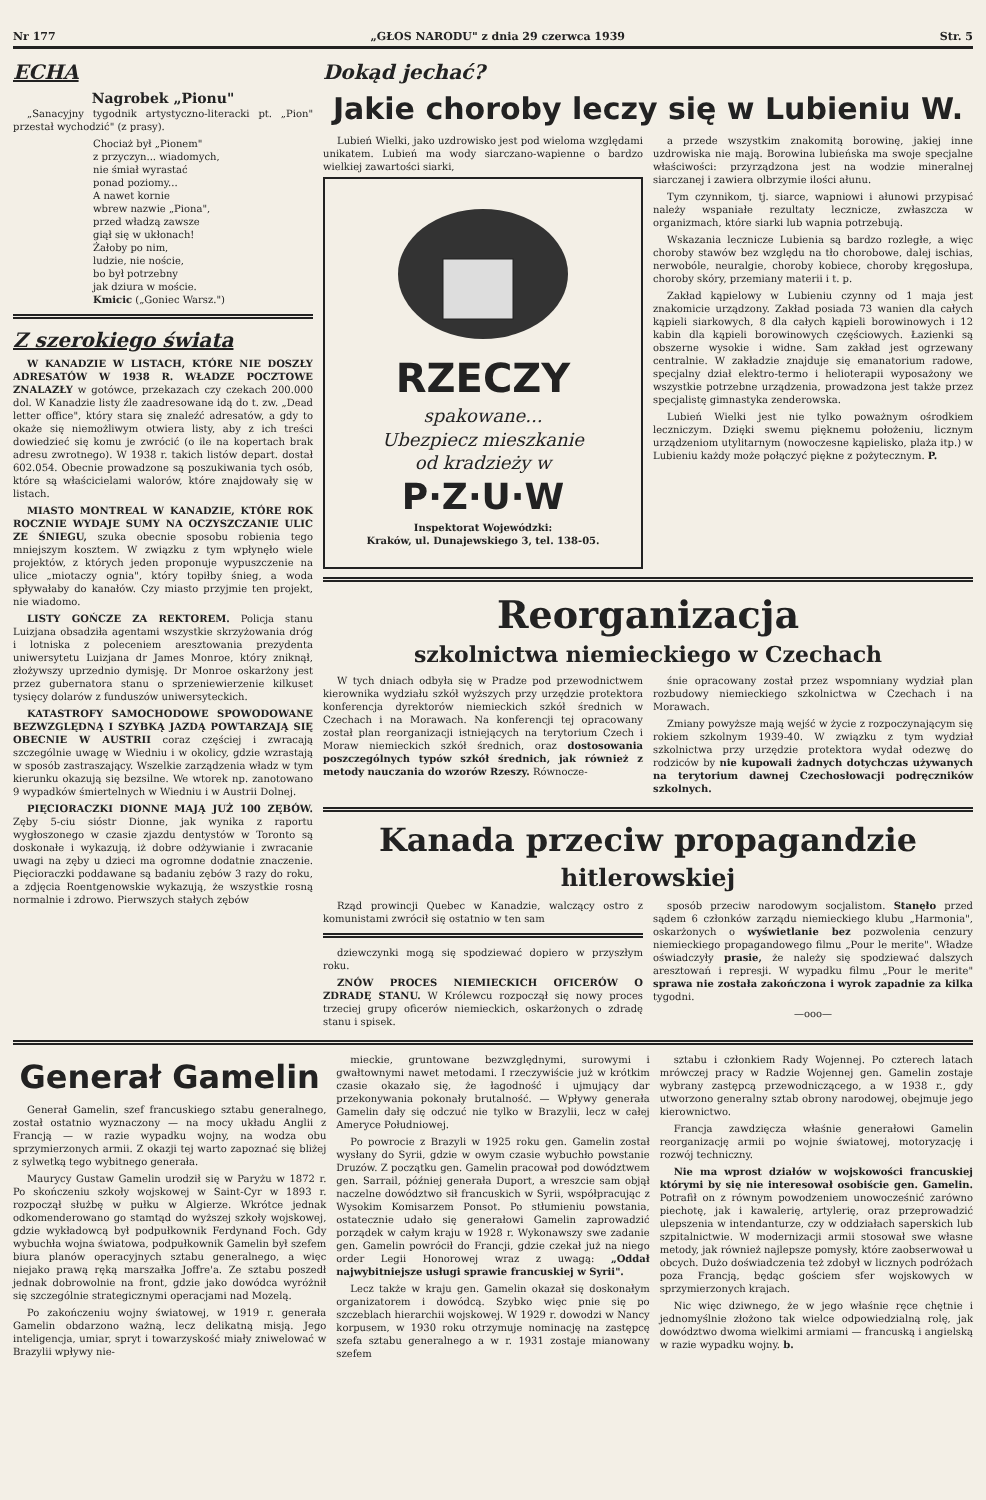Nr 177 „GŁOS NARODU" z dnia 29 czerwca 1939 Str. 5
ECHA
Nagrobek „Pionu"
„Sanacyjny tygodnik artystyczno-literacki pt. „Pion" przestał wychodzić" (z prasy).
Chociaż był „Pionem"
z przyczyn... wiadomych,
nie śmiał wyrastać
ponad poziomy...
A nawet kornie
wbrew nazwie „Piona",
przed władzą zawsze
giął się w ukłonach!
Żałoby po nim,
ludzie, nie noście,
bo był potrzebny
jak dziura w moście.
Kmicic („Goniec Warsz.")
Z szerokiego świata
W KANADZIE W LISTACH, KTÓRE NIE DOSZŁY ADRESATÓW W 1938 R. WŁADZE POCZTOWE ZNALAZŁY w gotówce, przekazach czy czekach 200.000 dol. W Kanadzie listy źle zaadresowane idą do t. zw. „Dead letter office", który stara się znaleźć adresatów, a gdy to okaże się niemożliwym otwiera listy, aby z ich treści dowiedzieć się komu je zwrócić (o ile na kopertach brak adresu zwrotnego). W 1938 r. takich listów depart. dostał 602.054. Obecnie prowadzone są poszukiwania tych osób, które są właścicielami walorów, które znajdowały się w listach.
MIASTO MONTREAL W KANADZIE, KTÓRE ROK ROCZNIE WYDAJE SUMY NA OCZYSZCZANIE ULIC ZE ŚNIEGU, szuka obecnie sposobu robienia tego mniejszym kosztem. W związku z tym wpłynęło wiele projektów, z których jeden proponuje wypuszczenie na ulice „miotaczy ognia", który topiłby śnieg, a woda spływałaby do kanałów. Czy miasto przyjmie ten projekt, nie wiadomo.
LISTY GOŃCZE ZA REKTOREM. Policja stanu Luizjana obsadziła agentami wszystkie skrzyżowania dróg i lotniska z poleceniem aresztowania prezydenta uniwersytetu Luizjana dr James Monroe, który zniknął, złożywszy uprzednio dymisję. Dr Monroe oskarżony jest przez gubernatora stanu o sprzeniewierzenie kilkuset tysięcy dolarów z funduszów uniwersyteckich.
KATASTROFY SAMOCHODOWE SPOWODOWANE BEZWZGLĘDNĄ I SZYBKĄ JAZDĄ POWTARZAJĄ SIĘ OBECNIE W AUSTRII coraz częściej i zwracają szczególnie uwagę w Wiedniu i w okolicy, gdzie wzrastają w sposób zastraszający. Wszelkie zarządzenia władz w tym kierunku okazują się bezsilne. We wtorek np. zanotowano 9 wypadków śmiertelnych w Wiedniu i w Austrii Dolnej.
PIĘCIORACZKI DIONNE MAJĄ JUŻ 100 ZĘBÓW. Zęby 5-ciu sióstr Dionne, jak wynika z raportu wygłoszonego w czasie zjazdu dentystów w Toronto są doskonałe i wykazują, iż dobre odżywianie i zwracanie uwagi na zęby u dzieci ma ogromne dodatnie znaczenie. Pięcioraczki poddawane są badaniu zębów 3 razy do roku, a zdjęcia Roentgenowskie wykazują, że wszystkie rosną normalnie i zdrowo. Pierwszych stałych zębów
Dokąd jechać?
Jakie choroby leczy się w Lubieniu W.
Lubień Wielki, jako uzdrowisko jest pod wieloma względami unikatem. Lubień ma wody siarczano-wapienne o bardzo wielkiej zawartości siarki,
RZECZY
spakowane...
Ubezpiecz mieszkanie
od kradzieży w
P·Z·U·W
Inspektorat Wojewódzki:
Kraków, ul. Dunajewskiego 3, tel. 138-05.
a przede wszystkim znakomitą borowinę, jakiej inne uzdrowiska nie mają. Borowina lubieńska ma swoje specjalne właściwości: przyrządzona jest na wodzie mineralnej siarczanej i zawiera olbrzymie ilości ałunu.
Tym czynnikom, tj. siarce, wapniowi i ałunowi przypisać należy wspaniałe rezultaty lecznicze, zwłaszcza w organizmach, które siarki lub wapnia potrzebują.
Wskazania lecznicze Lubienia są bardzo rozległe, a więc choroby stawów bez względu na tło chorobowe, dalej ischias, nerwobóle, neuralgie, choroby kobiece, choroby kręgosłupa, choroby skóry, przemiany materii i t. p.
Zakład kąpielowy w Lubieniu czynny od 1 maja jest znakomicie urządzony. Zakład posiada 73 wanien dla całych kąpieli siarkowych, 8 dla całych kąpieli borowinowych i 12 kabin dla kąpieli borowinowych częściowych. Łazienki są obszerne wysokie i widne. Sam zakład jest ogrzewany centralnie. W zakładzie znajduje się emanatorium radowe, specjalny dział elektro-termo i helioterapii wyposażony we wszystkie potrzebne urządzenia, prowadzona jest także przez specjalistę gimnastyka zenderowska.
Lubień Wielki jest nie tylko poważnym ośrodkiem leczniczym. Dzięki swemu pięknemu położeniu, licznym urządzeniom utylitarnym (nowoczesne kąpielisko, plaża itp.) w Lubieniu każdy może połączyć piękne z pożytecznym. P.
Reorganizacja
szkolnictwa niemieckiego w Czechach
W tych dniach odbyła się w Pradze pod przewodnictwem kierownika wydziału szkół wyższych przy urzędzie protektora konferencja dyrektorów niemieckich szkół średnich w Czechach i na Morawach. Na konferencji tej opracowany został plan reorganizacji istniejących na terytorium Czech i Moraw niemieckich szkół średnich, oraz dostosowania poszczególnych typów szkół średnich, jak również z metody nauczania do wzorów Rzeszy. Równocze-
śnie opracowany został przez wspomniany wydział plan rozbudowy niemieckiego szkolnictwa w Czechach i na Morawach.
Zmiany powyższe mają wejść w życie z rozpoczynającym się rokiem szkolnym 1939-40. W związku z tym wydział szkolnictwa przy urzędzie protektora wydał odezwę do rodziców by nie kupowali żadnych dotychczas używanych na terytorium dawnej Czechosłowacji podręczników szkolnych.
Kanada przeciw propagandzie
hitlerowskiej
Rząd prowincji Quebec w Kanadzie, walczący ostro z komunistami zwrócił się ostatnio w ten sam
dziewczynki mogą się spodziewać dopiero w przyszłym roku.
ZNÓW PROCES NIEMIECKICH OFICERÓW O ZDRADĘ STANU. W Królewcu rozpoczął się nowy proces trzeciej grupy oficerów niemieckich, oskarżonych o zdradę stanu i spisek.
sposób przeciw narodowym socjalistom. Stanęło przed sądem 6 członków zarządu niemieckiego klubu „Harmonia", oskarżonych o wyświetlanie bez pozwolenia cenzury niemieckiego propagandowego filmu „Pour le merite". Władze oświadczyły prasie, że należy się spodziewać dalszych aresztowań i represji. W wypadku filmu „Pour le merite" sprawa nie została zakończona i wyrok zapadnie za kilka tygodni.
—ooo—
Generał Gamelin
Generał Gamelin, szef francuskiego sztabu generalnego, został ostatnio wyznaczony — na mocy układu Anglii z Francją — w razie wypadku wojny, na wodza obu sprzymierzonych armii. Z okazji tej warto zapoznać się bliżej z sylwetką tego wybitnego generała.
Maurycy Gustaw Gamelin urodził się w Paryżu w 1872 r. Po skończeniu szkoły wojskowej w Saint-Cyr w 1893 r. rozpoczął służbę w pułku w Algierze. Wkrótce jednak odkomenderowano go stamtąd do wyższej szkoły wojskowej, gdzie wykładowcą był podpułkownik Ferdynand Foch. Gdy wybuchła wojna światowa, podpułkownik Gamelin był szefem biura planów operacyjnych sztabu generalnego, a więc niejako prawą ręką marszałka Joffre'a. Ze sztabu poszedł jednak dobrowolnie na front, gdzie jako dowódca wyróżnił się szczególnie strategicznymi operacjami nad Mozelą.
Po zakończeniu wojny światowej, w 1919 r. generała Gamelin obdarzono ważną, lecz delikatną misją. Jego inteligencja, umiar, spryt i towarzyskość miały zniwelować w Brazylii wpływy nie-
mieckie, gruntowane bezwzględnymi, surowymi i gwałtownymi nawet metodami. I rzeczywiście już w krótkim czasie okazało się, że łagodność i ujmujący dar przekonywania pokonały brutalność. — Wpływy generała Gamelin dały się odczuć nie tylko w Brazylii, lecz w całej Ameryce Południowej.
Po powrocie z Brazyli w 1925 roku gen. Gamelin został wysłany do Syrii, gdzie w owym czasie wybuchło powstanie Druzów. Z początku gen. Gamelin pracował pod dowództwem gen. Sarrail, później generała Duport, a wreszcie sam objął naczelne dowództwo sił francuskich w Syrii, współpracując z Wysokim Komisarzem Ponsot. Po stłumieniu powstania, ostatecznie udało się generałowi Gamelin zaprowadzić porządek w całym kraju w 1928 r. Wykonawszy swe zadanie gen. Gamelin powrócił do Francji, gdzie czekał już na niego order Legii Honorowej wraz z uwagą: „Oddał najwybitniejsze usługi sprawie francuskiej w Syrii".
Lecz także w kraju gen. Gamelin okazał się doskonałym organizatorem i dowódcą. Szybko więc pnie się po szczeblach hierarchii wojskowej. W 1929 r. dowodzi w Nancy korpusem, w 1930 roku otrzymuje nominację na zastępcę szefa sztabu generalnego a w r. 1931 zostaje mianowany szefem
sztabu i członkiem Rady Wojennej. Po czterech latach mrówczej pracy w Radzie Wojennej gen. Gamelin zostaje wybrany zastępcą przewodniczącego, a w 1938 r., gdy utworzono generalny sztab obrony narodowej, obejmuje jego kierownictwo.
Francja zawdzięcza właśnie generałowi Gamelin reorganizację armii po wojnie światowej, motoryzację i rozwój techniczny.
Nie ma wprost działów w wojskowości francuskiej którymi by się nie interesował osobiście gen. Gamelin. Potrafił on z równym powodzeniem unowocześnić zarówno piechotę, jak i kawalerię, artylerię, oraz przeprowadzić ulepszenia w intendanturze, czy w oddziałach saperskich lub szpitalnictwie. W modernizacji armii stosował swe własne metody, jak również najlepsze pomysły, które zaobserwował u obcych. Dużo doświadczenia też zdobył w licznych podróżach poza Francją, będąc gościem sfer wojskowych w sprzymierzonych krajach.
Nic więc dziwnego, że w jego właśnie ręce chętnie i jednomyślnie złożono tak wielce odpowiedzialną rolę, jak dowództwo dwoma wielkimi armiami — francuską i angielską w razie wypadku wojny. b.